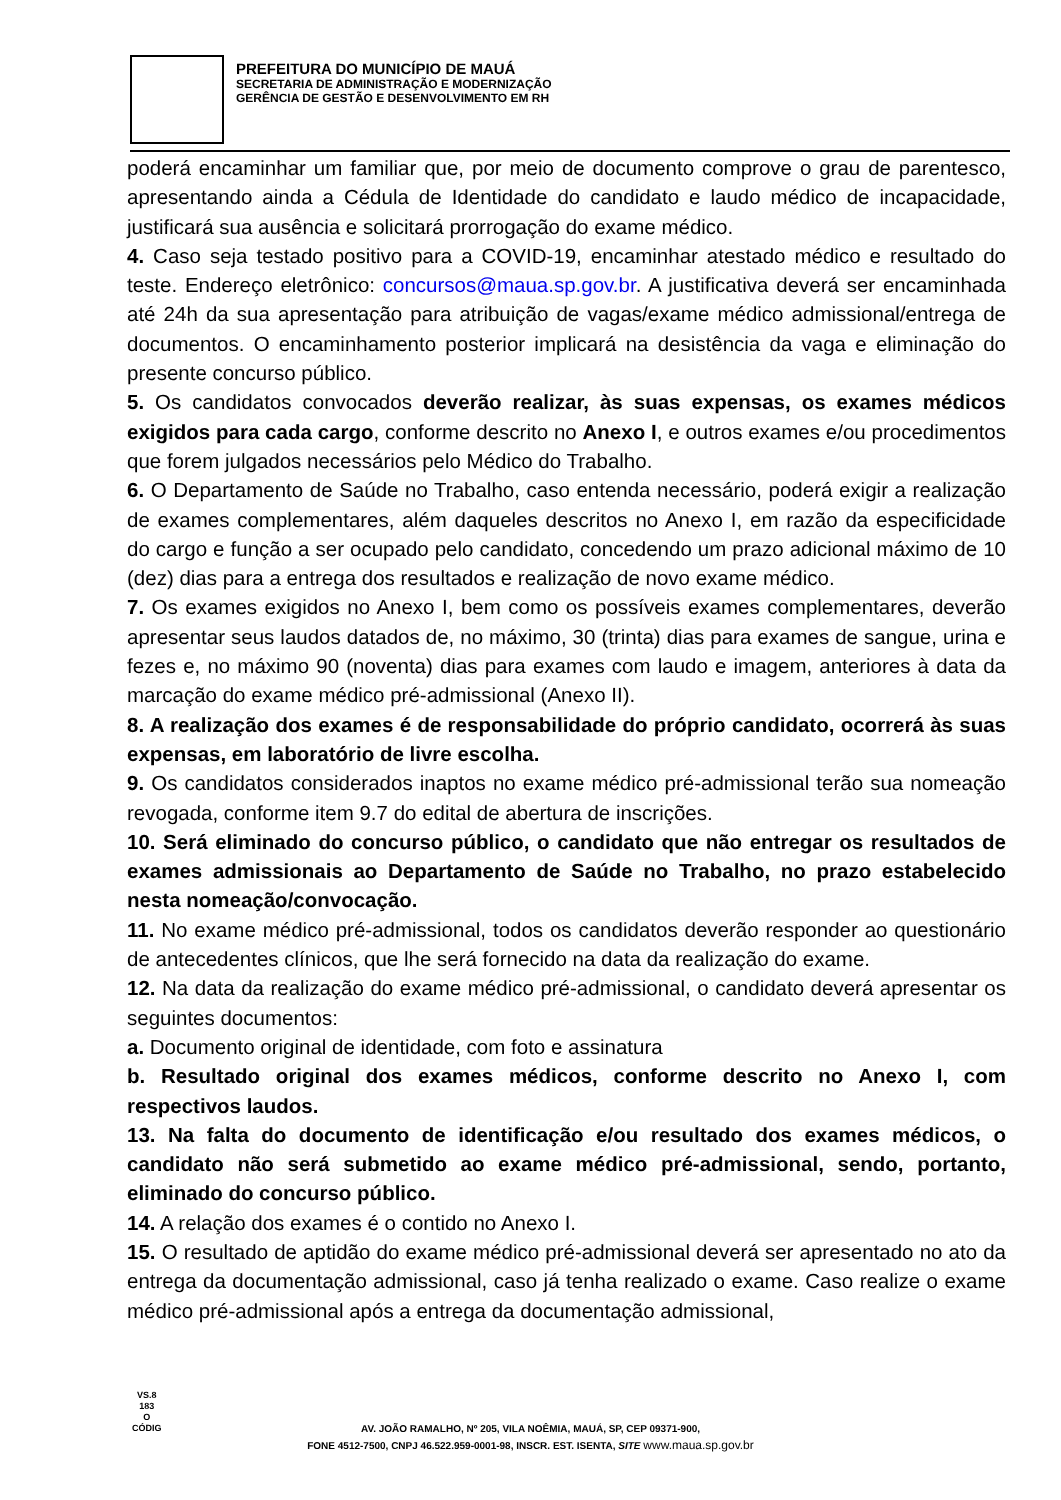PREFEITURA DO MUNICÍPIO DE MAUÁ
SECRETARIA DE ADMINISTRAÇÃO E MODERNIZAÇÃO
GERÊNCIA DE GESTÃO E DESENVOLVIMENTO EM RH
poderá encaminhar um familiar que, por meio de documento comprove o grau de parentesco, apresentando ainda a Cédula de Identidade do candidato e laudo médico de incapacidade, justificará sua ausência e solicitará prorrogação do exame médico.
4. Caso seja testado positivo para a COVID-19, encaminhar atestado médico e resultado do teste. Endereço eletrônico: concursos@maua.sp.gov.br. A justificativa deverá ser encaminhada até 24h da sua apresentação para atribuição de vagas/exame médico admissional/entrega de documentos. O encaminhamento posterior implicará na desistência da vaga e eliminação do presente concurso público.
5. Os candidatos convocados deverão realizar, às suas expensas, os exames médicos exigidos para cada cargo, conforme descrito no Anexo I, e outros exames e/ou procedimentos que forem julgados necessários pelo Médico do Trabalho.
6. O Departamento de Saúde no Trabalho, caso entenda necessário, poderá exigir a realização de exames complementares, além daqueles descritos no Anexo I, em razão da especificidade do cargo e função a ser ocupado pelo candidato, concedendo um prazo adicional máximo de 10 (dez) dias para a entrega dos resultados e realização de novo exame médico.
7. Os exames exigidos no Anexo I, bem como os possíveis exames complementares, deverão apresentar seus laudos datados de, no máximo, 30 (trinta) dias para exames de sangue, urina e fezes e, no máximo 90 (noventa) dias para exames com laudo e imagem, anteriores à data da marcação do exame médico pré-admissional (Anexo II).
8. A realização dos exames é de responsabilidade do próprio candidato, ocorrerá às suas expensas, em laboratório de livre escolha.
9. Os candidatos considerados inaptos no exame médico pré-admissional terão sua nomeação revogada, conforme item 9.7 do edital de abertura de inscrições.
10. Será eliminado do concurso público, o candidato que não entregar os resultados de exames admissionais ao Departamento de Saúde no Trabalho, no prazo estabelecido nesta nomeação/convocação.
11. No exame médico pré-admissional, todos os candidatos deverão responder ao questionário de antecedentes clínicos, que lhe será fornecido na data da realização do exame.
12. Na data da realização do exame médico pré-admissional, o candidato deverá apresentar os seguintes documentos:
a. Documento original de identidade, com foto e assinatura
b. Resultado original dos exames médicos, conforme descrito no Anexo I, com respectivos laudos.
13. Na falta do documento de identificação e/ou resultado dos exames médicos, o candidato não será submetido ao exame médico pré-admissional, sendo, portanto, eliminado do concurso público.
14. A relação dos exames é o contido no Anexo I.
15. O resultado de aptidão do exame médico pré-admissional deverá ser apresentado no ato da entrega da documentação admissional, caso já tenha realizado o exame. Caso realize o exame médico pré-admissional após a entrega da documentação admissional,
VS.8
183
O
CÓDIG
AV. JOÃO RAMALHO, Nº 205, VILA NOÊMIA, MAUÁ, SP, CEP 09371-900,
FONE 4512-7500, CNPJ 46.522.959-0001-98, INSCR. EST. ISENTA, SITE www.maua.sp.gov.br